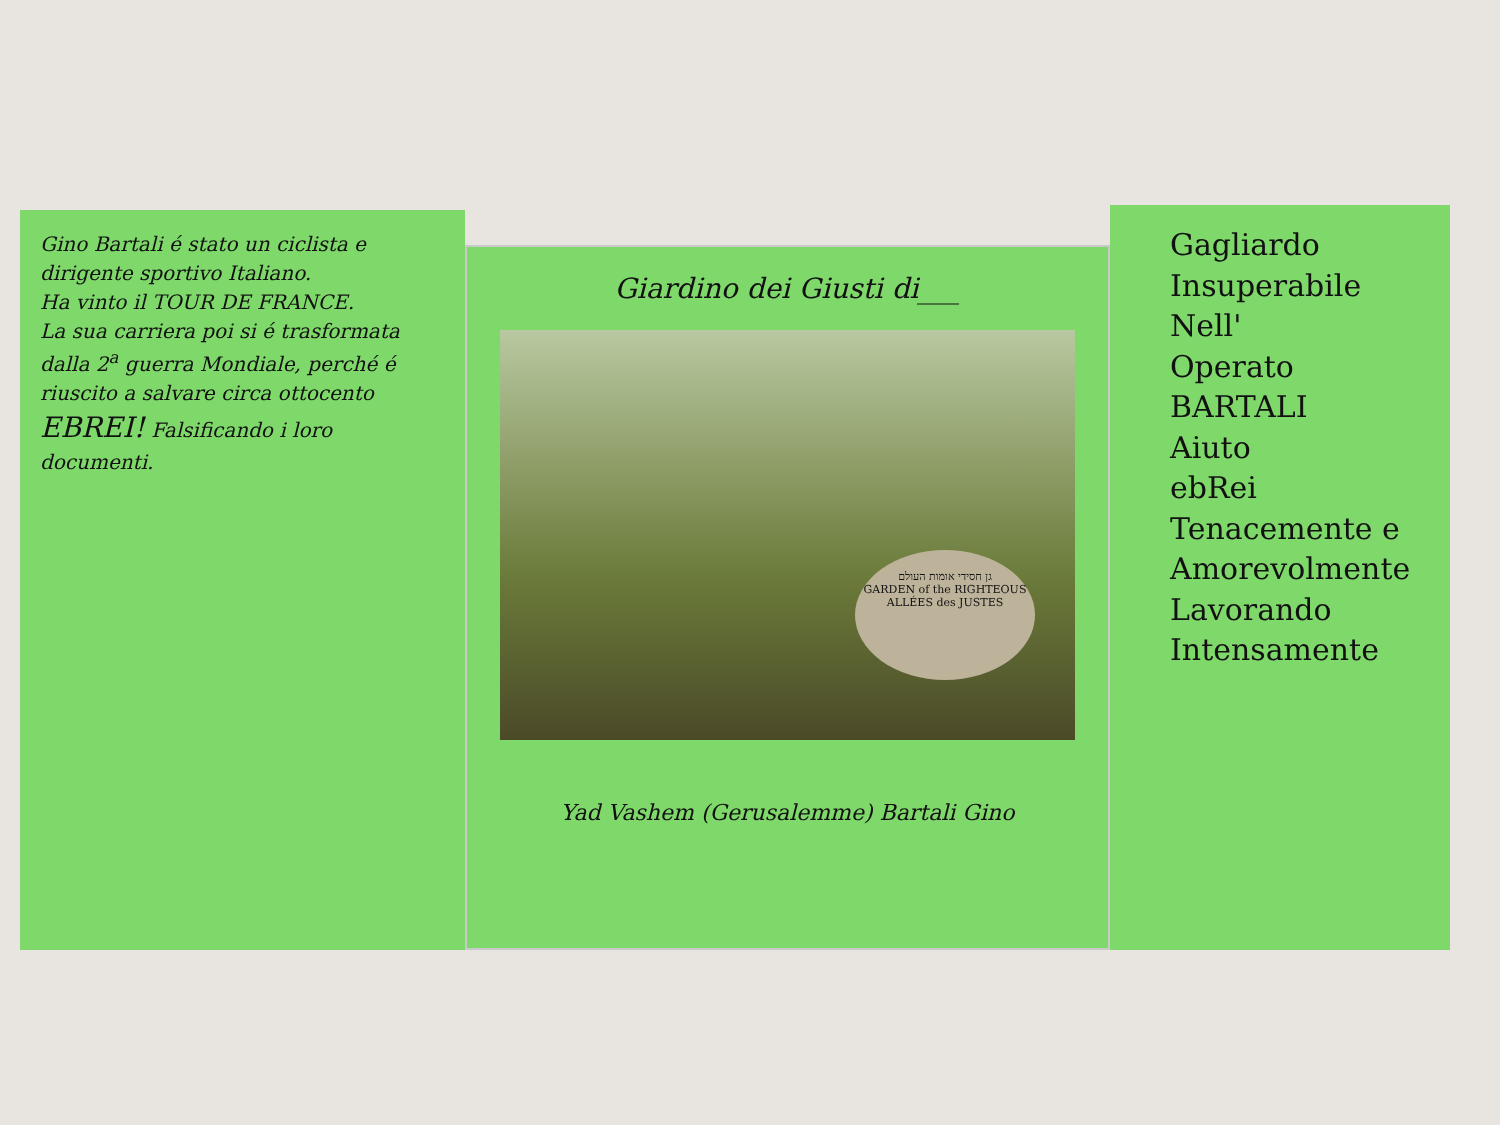Gino Bartali é stato un ciclista e dirigente sportivo Italiano.
Ha vinto il TOUR DE FRANCE.
La sua carriera poi si é trasformata dalla 2<sup>a</sup> guerra Mondiale, perché é riuscito a salvare circa ottocento
EBREI! Falsificando i loro documenti.
Giardino dei Giusti di___
גן חסידי אומות העולם
GARDEN of the RIGHTEOUS
ALLÉES des JUSTES
Yad Vashem (Gerusalemme) Bartali Gino
Gagliardo
Insuperabile
Nell'
Operato
BARTALI
Aiuto
ebRei
Tenacemente e
Amorevolmente
Lavorando
Intensamente